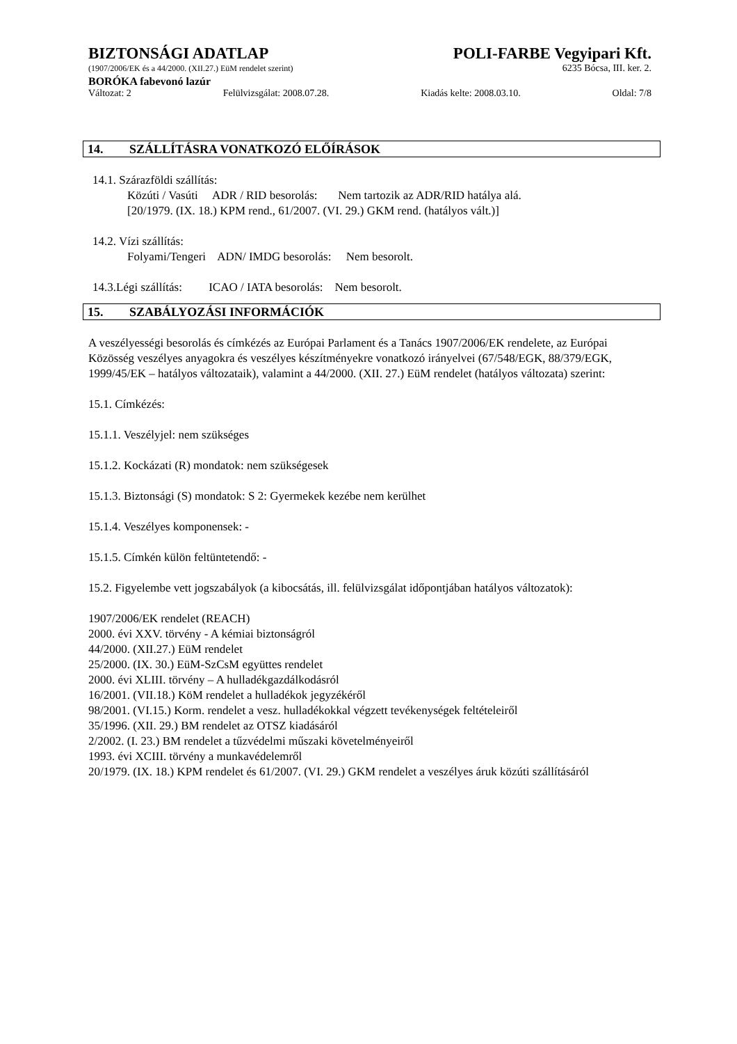BIZTONSÁGI ADATLAP POLI-FARBE Vegyipari Kft.
(1907/2006/EK és a 44/2000. (XII.27.) EüM rendelet szerint) 6235 Bócsa, III. ker. 2.
BORÓKA fabevonó lazúr
Változat: 2 Felülvizsgálat: 2008.07.28. Kiadás kelte: 2008.03.10. Oldal: 7/8
14. SZÁLLÍTÁSRA VONATKOZÓ ELŐÍRÁSOK
14.1. Szárazföldi szállítás:
Közúti / Vasúti ADR / RID besorolás: Nem tartozik az ADR/RID hatálya alá.
[20/1979. (IX. 18.) KPM rend., 61/2007. (VI. 29.) GKM rend. (hatályos vált.)]
14.2. Vízi szállítás:
Folyami/Tengeri ADN/ IMDG besorolás: Nem besorolt.
14.3.Légi szállítás: ICAO / IATA besorolás: Nem besorolt.
15. SZABÁLYOZÁSI INFORMÁCIÓK
A veszélyességi besorolás és címkézés az Európai Parlament és a Tanács 1907/2006/EK rendelete, az Európai Közösség veszélyes anyagokra és veszélyes készítményekre vonatkozó irányelvei (67/548/EGK, 88/379/EGK, 1999/45/EK – hatályos változataik), valamint a 44/2000. (XII. 27.) EüM rendelet (hatályos változata) szerint:
15.1. Címkézés:
15.1.1. Veszélyjel: nem szükséges
15.1.2. Kockázati (R) mondatok: nem szükségesek
15.1.3. Biztonsági (S) mondatok: S 2: Gyermekek kezébe nem kerülhet
15.1.4. Veszélyes komponensek: -
15.1.5. Címkén külön feltüntetendő: -
15.2. Figyelembe vett jogszabályok (a kibocsátás, ill. felülvizsgálat időpontjában hatályos változatok):
1907/2006/EK rendelet (REACH)
2000. évi XXV. törvény - A kémiai biztonságról
44/2000. (XII.27.) EüM rendelet
25/2000. (IX. 30.) EüM-SzCsM együttes rendelet
2000. évi XLIII. törvény – A hulladékgazdálkodásról
16/2001. (VII.18.) KöM rendelet a hulladékok jegyzékéről
98/2001. (VI.15.) Korm. rendelet a vesz. hulladékokkal végzett tevékenységek feltételeiről
35/1996. (XII. 29.) BM rendelet az OTSZ kiadásáról
2/2002. (I. 23.) BM rendelet a tűzvédelmi műszaki követelményeiről
1993. évi XCIII. törvény a munkavédelemről
20/1979. (IX. 18.) KPM rendelet és 61/2007. (VI. 29.) GKM rendelet a veszélyes áruk közúti szállításáról